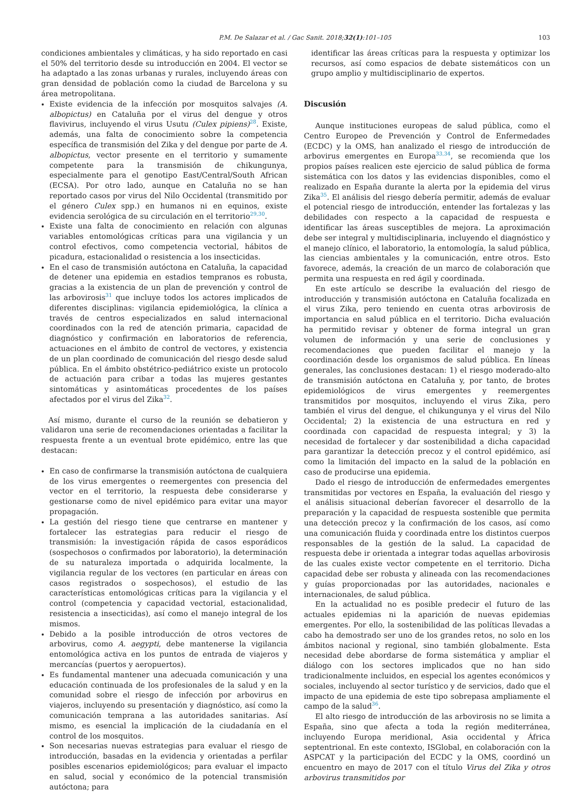P.M. De Salazar et al. / Gac Sanit. 2018;32(1):101–105 103
condiciones ambientales y climáticas, y ha sido reportado en casi el 50% del territorio desde su introducción en 2004. El vector se ha adaptado a las zonas urbanas y rurales, incluyendo áreas con gran densidad de población como la ciudad de Barcelona y su área metropolitana.
Existe evidencia de la infección por mosquitos salvajes (A. albopictus) en Cataluña por el virus del dengue y otros flavivirus, incluyendo el virus Usutu (Culex pipiens)<sup>28</sup>. Existe, además, una falta de conocimiento sobre la competencia específica de transmisión del Zika y del dengue por parte de A. albopictus, vector presente en el territorio y sumamente competente para la transmisión de chikungunya, especialmente para el genotipo East/Central/South African (ECSA). Por otro lado, aunque en Cataluña no se han reportado casos por virus del Nilo Occidental (transmitido por el género Culex spp.) en humanos ni en equinos, existe evidencia serológica de su circulación en el territorio<sup>29,30</sup>.
Existe una falta de conocimiento en relación con algunas variables entomológicas críticas para una vigilancia y un control efectivos, como competencia vectorial, hábitos de picadura, estacionalidad o resistencia a los insecticidas.
En el caso de transmisión autóctona en Cataluña, la capacidad de detener una epidemia en estadios tempranos es robusta, gracias a la existencia de un plan de prevención y control de las arbovirosis<sup>31</sup> que incluye todos los actores implicados de diferentes disciplinas: vigilancia epidemiológica, la clínica a través de centros especializados en salud internacional coordinados con la red de atención primaria, capacidad de diagnóstico y confirmación en laboratorios de referencia, actuaciones en el ámbito de control de vectores, y existencia de un plan coordinado de comunicación del riesgo desde salud pública. En el ámbito obstétrico-pediátrico existe un protocolo de actuación para cribar a todas las mujeres gestantes sintomáticas y asintomáticas procedentes de los países afectados por el virus del Zika<sup>32</sup>.
Así mismo, durante el curso de la reunión se debatieron y validaron una serie de recomendaciones orientadas a facilitar la respuesta frente a un eventual brote epidémico, entre las que destacan:
En caso de confirmarse la transmisión autóctona de cualquiera de los virus emergentes o reemergentes con presencia del vector en el territorio, la respuesta debe considerarse y gestionarse como de nivel epidémico para evitar una mayor propagación.
La gestión del riesgo tiene que centrarse en mantener y fortalecer las estrategias para reducir el riesgo de transmisión: la investigación rápida de casos esporádicos (sospechosos o confirmados por laboratorio), la determinación de su naturaleza importada o adquirida localmente, la vigilancia regular de los vectores (en particular en áreas con casos registrados o sospechosos), el estudio de las características entomológicas críticas para la vigilancia y el control (competencia y capacidad vectorial, estacionalidad, resistencia a insecticidas), así como el manejo integral de los mismos.
Debido a la posible introducción de otros vectores de arbovirus, como A. aegypti, debe mantenerse la vigilancia entomológica activa en los puntos de entrada de viajeros y mercancías (puertos y aeropuertos).
Es fundamental mantener una adecuada comunicación y una educación continuada de los profesionales de la salud y en la comunidad sobre el riesgo de infección por arbovirus en viajeros, incluyendo su presentación y diagnóstico, así como la comunicación temprana a las autoridades sanitarias. Así mismo, es esencial la implicación de la ciudadanía en el control de los mosquitos.
Son necesarias nuevas estrategias para evaluar el riesgo de introducción, basadas en la evidencia y orientadas a perfilar posibles escenarios epidemiológicos; para evaluar el impacto en salud, social y económico de la potencial transmisión autóctona; para
identificar las áreas críticas para la respuesta y optimizar los recursos, así como espacios de debate sistemáticos con un grupo amplio y multidisciplinario de expertos.
Discusión
Aunque instituciones europeas de salud pública, como el Centro Europeo de Prevención y Control de Enfermedades (ECDC) y la OMS, han analizado el riesgo de introducción de arbovirus emergentes en Europa<sup>33,34</sup>, se recomienda que los propios países realicen este ejercicio de salud pública de forma sistemática con los datos y las evidencias disponibles, como el realizado en España durante la alerta por la epidemia del virus Zika<sup>35</sup>. El análisis del riesgo debería permitir, además de evaluar el potencial riesgo de introducción, entender las fortalezas y las debilidades con respecto a la capacidad de respuesta e identificar las áreas susceptibles de mejora. La aproximación debe ser integral y multidisciplinaria, incluyendo el diagnóstico y el manejo clínico, el laboratorio, la entomología, la salud pública, las ciencias ambientales y la comunicación, entre otros. Esto favorece, además, la creación de un marco de colaboración que permita una respuesta en red ágil y coordinada.
En este artículo se describe la evaluación del riesgo de introducción y transmisión autóctona en Cataluña focalizada en el virus Zika, pero teniendo en cuenta otras arbovirosis de importancia en salud pública en el territorio. Dicha evaluación ha permitido revisar y obtener de forma integral un gran volumen de información y una serie de conclusiones y recomendaciones que pueden facilitar el manejo y la coordinación desde los organismos de salud pública. En líneas generales, las conclusiones destacan: 1) el riesgo moderado-alto de transmisión autóctona en Cataluña y, por tanto, de brotes epidemiológicos de virus emergentes y reemergentes transmitidos por mosquitos, incluyendo el virus Zika, pero también el virus del dengue, el chikungunya y el virus del Nilo Occidental; 2) la existencia de una estructura en red y coordinada con capacidad de respuesta integral; y 3) la necesidad de fortalecer y dar sostenibilidad a dicha capacidad para garantizar la detección precoz y el control epidémico, así como la limitación del impacto en la salud de la población en caso de producirse una epidemia.
Dado el riesgo de introducción de enfermedades emergentes transmitidas por vectores en España, la evaluación del riesgo y el análisis situacional deberían favorecer el desarrollo de la preparación y la capacidad de respuesta sostenible que permita una detección precoz y la confirmación de los casos, así como una comunicación fluida y coordinada entre los distintos cuerpos responsables de la gestión de la salud. La capacidad de respuesta debe ir orientada a integrar todas aquellas arbovirosis de las cuales existe vector competente en el territorio. Dicha capacidad debe ser robusta y alineada con las recomendaciones y guías proporcionadas por las autoridades, nacionales e internacionales, de salud pública.
En la actualidad no es posible predecir el futuro de las actuales epidemias ni la aparición de nuevas epidemias emergentes. Por ello, la sostenibilidad de las políticas llevadas a cabo ha demostrado ser uno de los grandes retos, no solo en los ámbitos nacional y regional, sino también globalmente. Esta necesidad debe abordarse de forma sistemática y ampliar el diálogo con los sectores implicados que no han sido tradicionalmente incluidos, en especial los agentes económicos y sociales, incluyendo al sector turístico y de servicios, dado que el impacto de una epidemia de este tipo sobrepasa ampliamente el campo de la salud<sup>36</sup>.
El alto riesgo de introducción de las arbovirosis no se limita a España, sino que afecta a toda la región mediterránea, incluyendo Europa meridional, Asia occidental y África septentrional. En este contexto, ISGlobal, en colaboración con la ASPCAT y la participación del ECDC y la OMS, coordinó un encuentro en mayo de 2017 con el título Virus del Zika y otros arbovirus transmitidos por